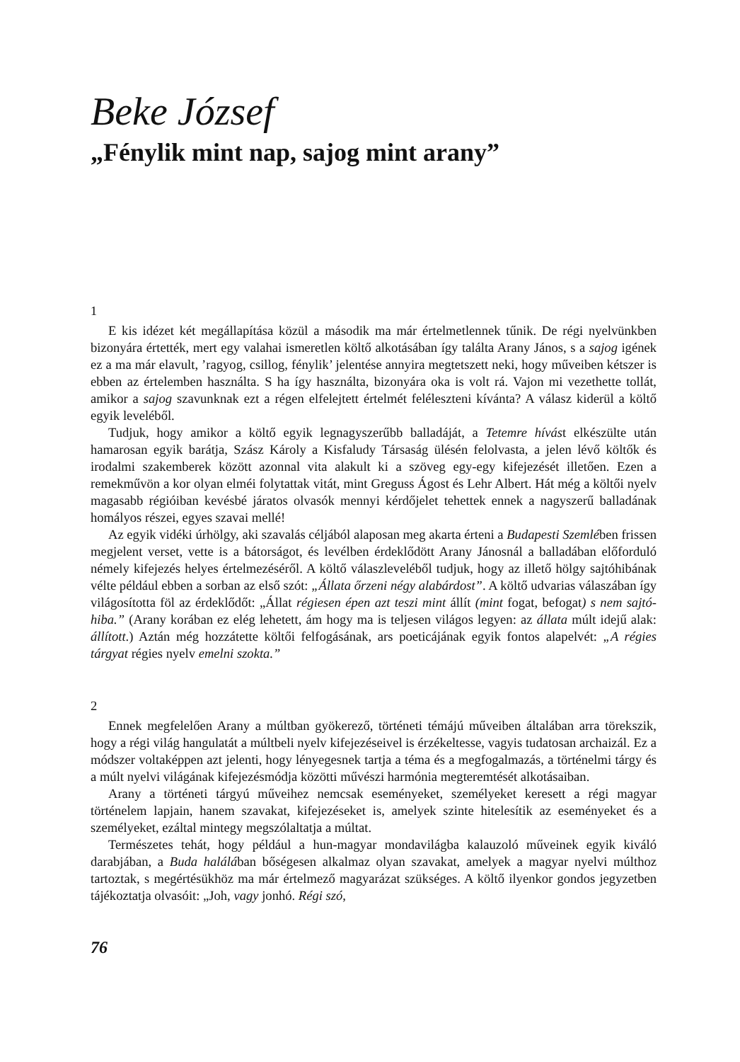Beke József
„Fénylik mint nap, sajog mint arany”
1
E kis idézet két megállapítása közül a második ma már értelmetlennek tűnik. De régi nyelvünkben bizonyára értették, mert egy valahai ismeretlen költő alkotásában így találta Arany János, s a sajog igének ez a ma már elavult, ’ragyog, csillog, fénylik’ jelentése annyira megtetszett neki, hogy műveiben kétszer is ebben az értelemben használta. S ha így használta, bizonyára oka is volt rá. Vajon mi vezethette tollát, amikor a sajog szavunknak ezt a régen elfelejtett értelmét feléleszteni kívánta? A válasz kiderül a költő egyik leveléből.
Tudjuk, hogy amikor a költő egyik legnagyszerűbb balladáját, a Tetemre hívást elkészülte után hamarosan egyik barátja, Szász Károly a Kisfaludy Társaság ülésén felolvasta, a jelen lévő költők és irodalmi szakemberek között azonnal vita alakult ki a szöveg egy-egy kifejezését illetően. Ezen a remekművön a kor olyan elméi folytattak vitát, mint Greguss Ágost és Lehr Albert. Hát még a költői nyelv magasabb régióiban kevésbé járatos olvasók mennyi kérdőjelet tehettek ennek a nagyszerű balladának homályos részei, egyes szavai mellé!
Az egyik vidéki úrhölgy, aki szavalás céljából alaposan meg akarta érteni a Budapesti Szemlében frissen megjelent verset, vette is a bátorságot, és levélben érdeklődött Arany Jánosnál a balladában előforduló némely kifejezés helyes értelmezéséről. A költő válaszleveléből tudjuk, hogy az illető hölgy sajtóhibának vélte például ebben a sorban az első szót: „Állata őrzeni négy alabárdost”. A költő udvarias válaszában így világosította föl az érdeklődőt: „Állat régiesen épen azt teszi mint állít (mint fogat, befogat) s nem sajtó-hiba.” (Arany korában ez elég lehetett, ám hogy ma is teljesen világos legyen: az állata múlt idejű alak: állított.) Aztán még hozzátette költői felfogásának, ars poeticájának egyik fontos alapelvét: „A régies tárgyat régies nyelv emelni szokta.”
2
Ennek megfelelően Arany a múltban gyökerező, történeti témájú műveiben általában arra törekszik, hogy a régi világ hangulatát a múltbeli nyelv kifejezéseivel is érzékeltesse, vagyis tudatosan archaizál. Ez a módszer voltaképpen azt jelenti, hogy lényegesnek tartja a téma és a megfogalmazás, a történelmi tárgy és a múlt nyelvi világának kifejezésmódja közötti művészi harmónia megteremtését alkotásaiban.
Arany a történeti tárgyú műveihez nemcsak eseményeket, személyeket keresett a régi magyar történelem lapjain, hanem szavakat, kifejezéseket is, amelyek szinte hitelesítik az eseményeket és a személyeket, ezáltal mintegy megszólaltatja a múltat.
Természetes tehát, hogy például a hun-magyar mondavilágba kalauzoló műveinek egyik kiváló darabjában, a Buda halálában bőségesen alkalmaz olyan szavakat, amelyek a magyar nyelvi múlthoz tartoztak, s megértésükhöz ma már értelmező magyarázat szükséges. A költő ilyenkor gondos jegyzetben tájékoztatja olvasóit: „Joh, vagy jonhó. Régi szó,
76